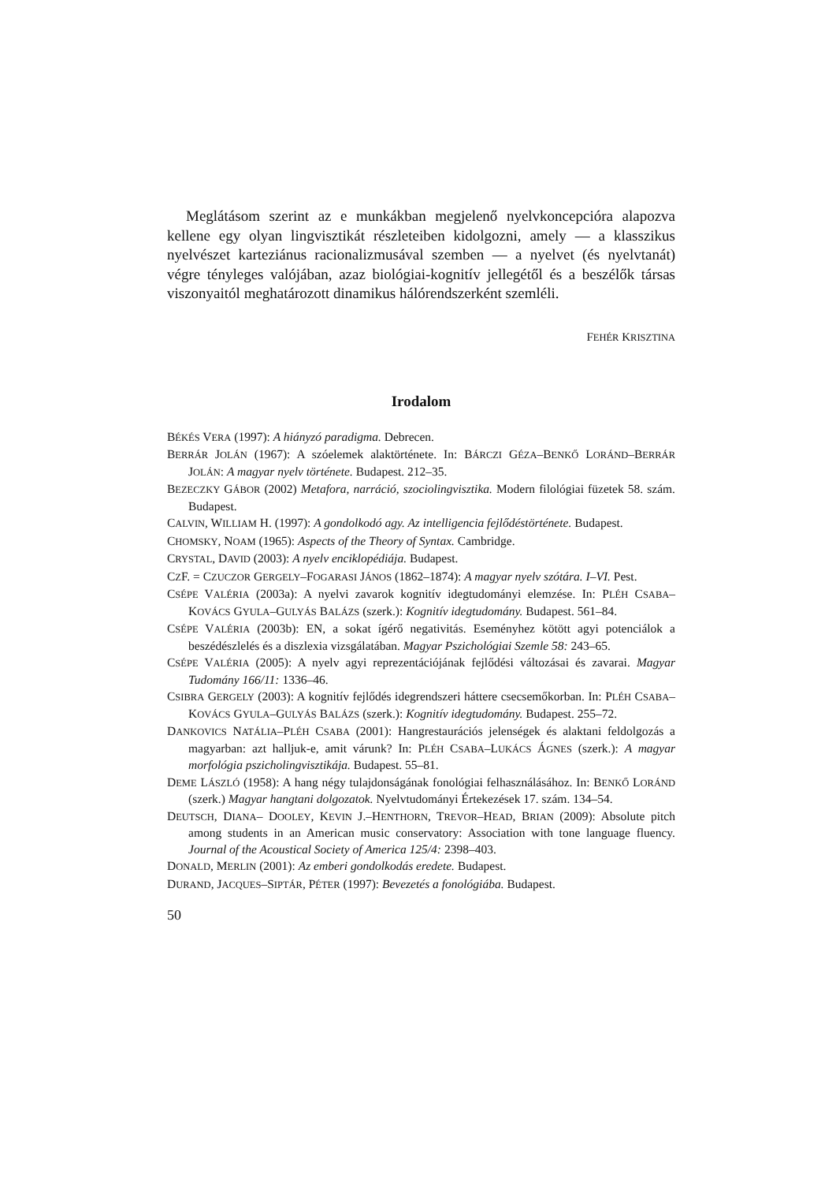Meglátásom szerint az e munkákban megjelenő nyelvkoncepcióra alapozva kellene egy olyan lingvisztikát részleteiben kidolgozni, amely — a klasszikus nyelvészet karteziánus racionalizmusával szemben — a nyelvet (és nyelvtanát) végre tényleges valójában, azaz biológiai-kognitív jellegétől és a beszélők társas viszonyaitól meghatározott dinamikus hálórendszerként szemléli.
FEHÉR KRISZTINA
Irodalom
BÉKÉS VERA (1997): A hiányzó paradigma. Debrecen.
BERRÁR JOLÁN (1967): A szóelemek alaktörténete. In: BÁRCZI GÉZA–BENKŐ LORÁND–BERRÁR JOLÁN: A magyar nyelv története. Budapest. 212–35.
BEZECZKY GÁBOR (2002) Metafora, narráció, szociolingvisztika. Modern filológiai füzetek 58. szám. Budapest.
CALVIN, WILLIAM H. (1997): A gondolkodó agy. Az intelligencia fejlődéstörténete. Budapest.
CHOMSKY, NOAM (1965): Aspects of the Theory of Syntax. Cambridge.
CRYSTAL, DAVID (2003): A nyelv enciklopédiája. Budapest.
CZF. = CZUCZOR GERGELY–FOGARASI JÁNOS (1862–1874): A magyar nyelv szótára. I–VI. Pest.
CSÉPE VALÉRIA (2003a): A nyelvi zavarok kognitív idegtudományi elemzése. In: PLÉH CSABA–KOVÁCS GYULA–GULYÁS BALÁZS (szerk.): Kognitív idegtudomány. Budapest. 561–84.
CSÉPE VALÉRIA (2003b): EN, a sokat ígérő negativitás. Eseményhez kötött agyi potenciálok a beszédészlelés és a diszlexia vizsgálatában. Magyar Pszichológiai Szemle 58: 243–65.
CSÉPE VALÉRIA (2005): A nyelv agyi reprezentációjának fejlődési változásai és zavarai. Magyar Tudomány 166/11: 1336–46.
CSIBRA GERGELY (2003): A kognitív fejlődés idegrendszeri háttere csecsemőkorban. In: PLÉH CSABA–KOVÁCS GYULA–GULYÁS BALÁZS (szerk.): Kognitív idegtudomány. Budapest. 255–72.
DANKOVICS NATÁLIA–PLÉH CSABA (2001): Hangrestaurációs jelenségek és alaktani feldolgozás a magyarban: azt halljuk-e, amit várunk? In: PLÉH CSABA–LUKÁCS ÁGNES (szerk.): A magyar morfológia pszicholingvisztikája. Budapest. 55–81.
DEME LÁSZLÓ (1958): A hang négy tulajdonságának fonológiai felhasználásához. In: BENKŐ LORÁND (szerk.) Magyar hangtani dolgozatok. Nyelvtudományi Értekezések 17. szám. 134–54.
DEUTSCH, DIANA– DOOLEY, KEVIN J.–HENTHORN, TREVOR–HEAD, BRIAN (2009): Absolute pitch among students in an American music conservatory: Association with tone language fluency. Journal of the Acoustical Society of America 125/4: 2398–403.
DONALD, MERLIN (2001): Az emberi gondolkodás eredete. Budapest.
DURAND, JACQUES–SIPTÁR, PÉTER (1997): Bevezetés a fonológiába. Budapest.
50